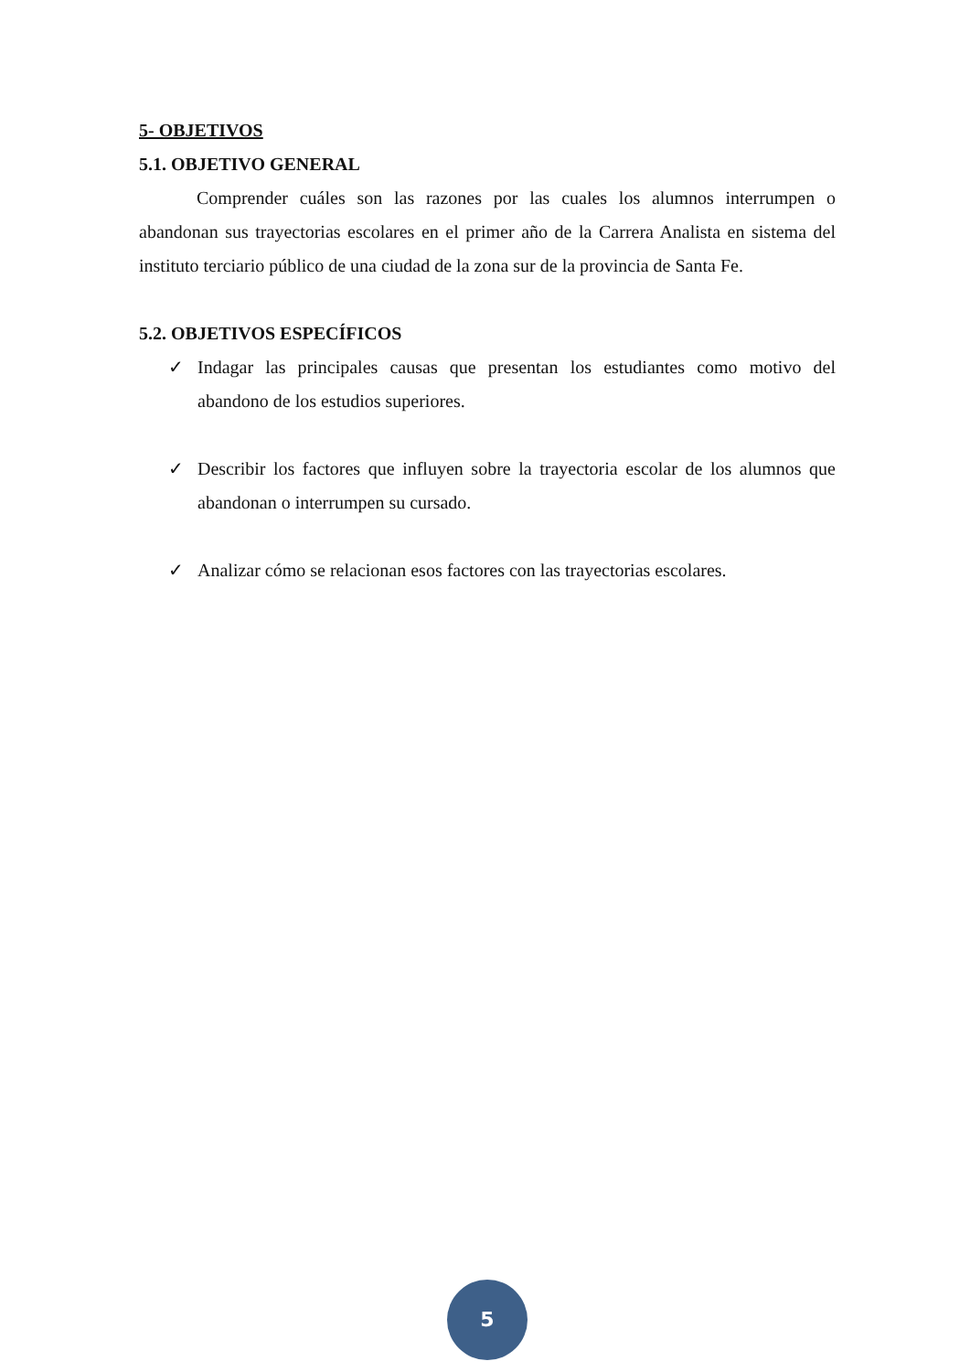5- OBJETIVOS
5.1. OBJETIVO GENERAL
Comprender cuáles son las razones por las cuales los alumnos interrumpen o abandonan sus trayectorias escolares en el primer año de la Carrera Analista en sistema del instituto terciario público de una ciudad de la zona sur de la provincia de Santa Fe.
5.2. OBJETIVOS ESPECÍFICOS
✓ Indagar las principales causas que presentan los estudiantes como motivo del abandono de los estudios superiores.
✓ Describir los factores que influyen sobre la trayectoria escolar de los alumnos que abandonan o interrumpen su cursado.
✓ Analizar cómo se relacionan esos factores con las trayectorias escolares.
5